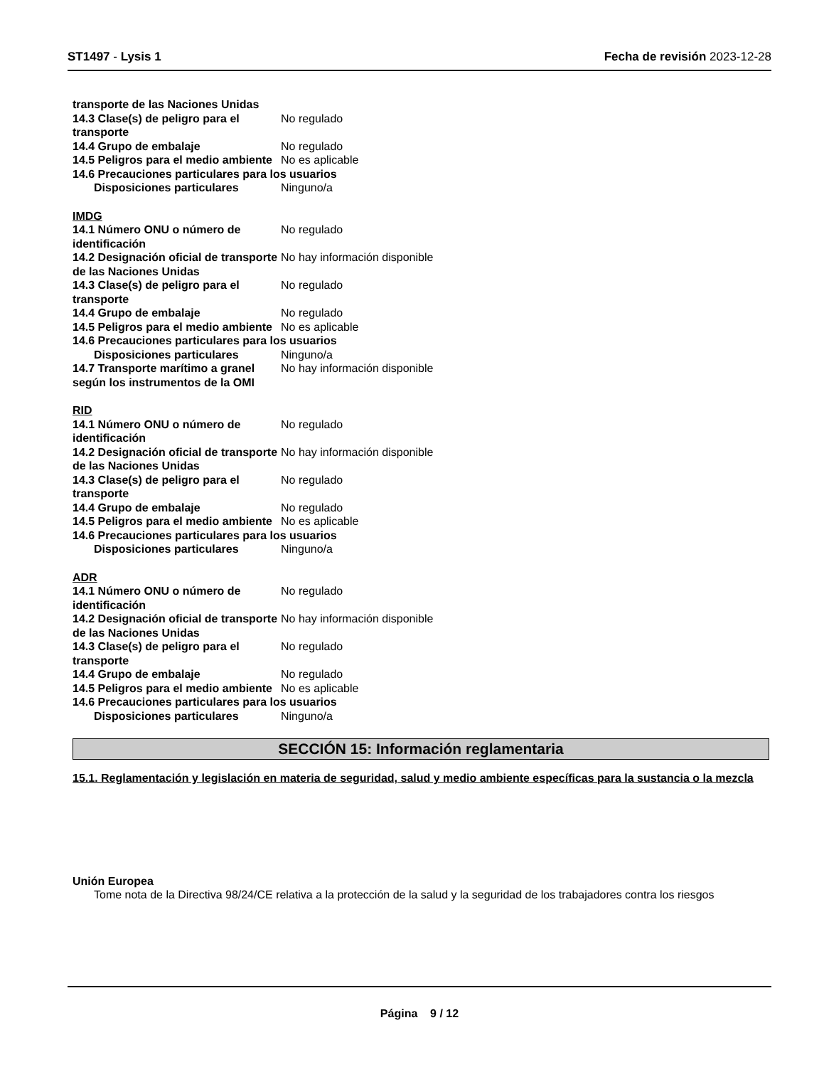ST1497 - Lysis 1 Fecha de revisión 2023-12-28
transporte de las Naciones Unidas
14.3 Clase(s) de peligro para el transporte
No regulado
14.4 Grupo de embalaje No regulado
14.5 Peligros para el medio ambiente
No es aplicable
14.6 Precauciones particulares para los usuarios
Disposiciones particulares Ninguno/a
IMDG
14.1 Número ONU o número de identificación
No regulado
14.2 Designación oficial de transporte de las Naciones Unidas
No hay información disponible
14.3 Clase(s) de peligro para el transporte
No regulado
14.4 Grupo de embalaje No regulado
14.5 Peligros para el medio ambiente
No es aplicable
14.6 Precauciones particulares para los usuarios
Disposiciones particulares Ninguno/a
14.7 Transporte marítimo a granel según los instrumentos de la OMI
No hay información disponible
RID
14.1 Número ONU o número de identificación
No regulado
14.2 Designación oficial de transporte de las Naciones Unidas
No hay información disponible
14.3 Clase(s) de peligro para el transporte
No regulado
14.4 Grupo de embalaje No regulado
14.5 Peligros para el medio ambiente
No es aplicable
14.6 Precauciones particulares para los usuarios
Disposiciones particulares Ninguno/a
ADR
14.1 Número ONU o número de identificación
No regulado
14.2 Designación oficial de transporte de las Naciones Unidas
No hay información disponible
14.3 Clase(s) de peligro para el transporte
No regulado
14.4 Grupo de embalaje No regulado
14.5 Peligros para el medio ambiente
No es aplicable
14.6 Precauciones particulares para los usuarios
Disposiciones particulares Ninguno/a
SECCIÓN 15: Información reglamentaria
15.1. Reglamentación y legislación en materia de seguridad, salud y medio ambiente específicas para la sustancia o la mezcla
Unión Europea
Tome nota de la Directiva 98/24/CE relativa a la protección de la salud y la seguridad de los trabajadores contra los riesgos
Página 9 / 12